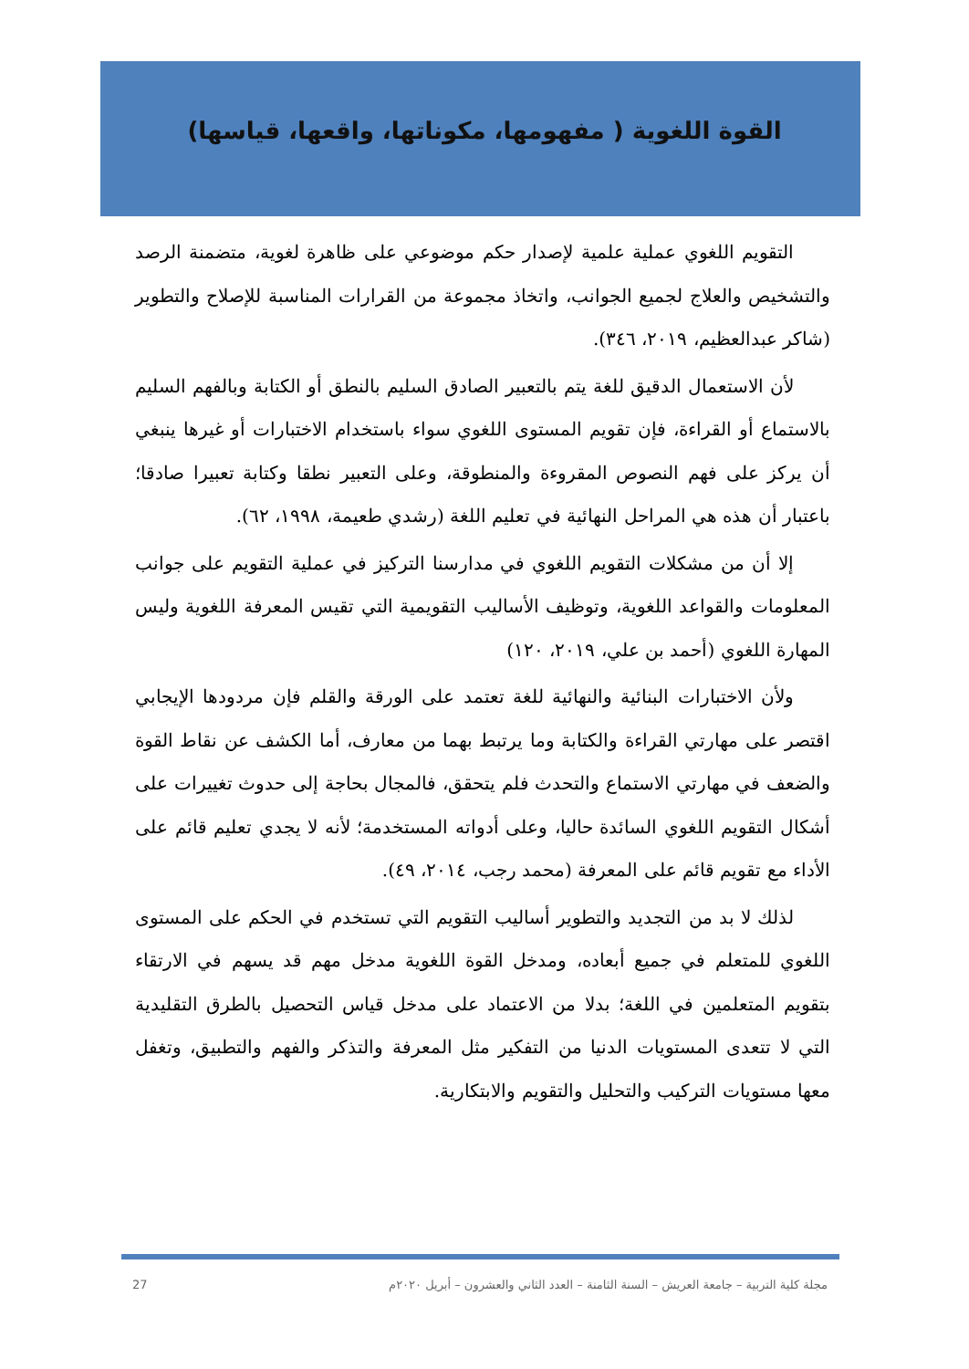القوة اللغوية ( مفهومها، مكوناتها، واقعها، قياسها)
التقويم اللغوي عملية علمية لإصدار حكم موضوعي على ظاهرة لغوية، متضمنة الرصد والتشخيص والعلاج لجميع الجوانب، واتخاذ مجموعة من القرارات المناسبة للإصلاح والتطوير (شاكر عبدالعظيم، ٢٠١٩، ٣٤٦).
لأن الاستعمال الدقيق للغة يتم بالتعبير الصادق السليم بالنطق أو الكتابة وبالفهم السليم بالاستماع أو القراءة، فإن تقويم المستوى اللغوي سواء باستخدام الاختبارات أو غيرها ينبغي أن يركز على فهم النصوص المقروءة والمنطوقة، وعلى التعبير نطقا وكتابة تعبيرا صادقا؛ باعتبار أن هذه هي المراحل النهائية في تعليم اللغة (رشدي طعيمة، ١٩٩٨، ٦٢).
إلا أن من مشكلات التقويم اللغوي في مدارسنا التركيز في عملية التقويم على جوانب المعلومات والقواعد اللغوية، وتوظيف الأساليب التقويمية التي تقيس المعرفة اللغوية وليس المهارة اللغوي (أحمد بن علي، ٢٠١٩، ١٢٠)
ولأن الاختبارات البنائية والنهائية للغة تعتمد على الورقة والقلم فإن مردودها الإيجابي اقتصر على مهارتي القراءة والكتابة وما يرتبط بهما من معارف، أما الكشف عن نقاط القوة والضعف في مهارتي الاستماع والتحدث فلم يتحقق، فالمجال بحاجة إلى حدوث تغييرات على أشكال التقويم اللغوي السائدة حاليا، وعلى أدواته المستخدمة؛ لأنه لا يجدي تعليم قائم على الأداء مع تقويم قائم على المعرفة (محمد رجب، ٢٠١٤، ٤٩).
لذلك لا بد من التجديد والتطوير أساليب التقويم التي تستخدم في الحكم على المستوى اللغوي للمتعلم في جميع أبعاده، ومدخل القوة اللغوية مدخل مهم قد يسهم في الارتقاء بتقويم المتعلمين في اللغة؛ بدلا من الاعتماد على مدخل قياس التحصيل بالطرق التقليدية التي لا تتعدى المستويات الدنيا من التفكير مثل المعرفة والتذكر والفهم والتطبيق، وتغفل معها مستويات التركيب والتحليل والتقويم والابتكارية.
27 مجلة كلية التربية – جامعة العريش – السنة الثامنة – العدد الثاني والعشرون – أبريل ٢٠٢٠م